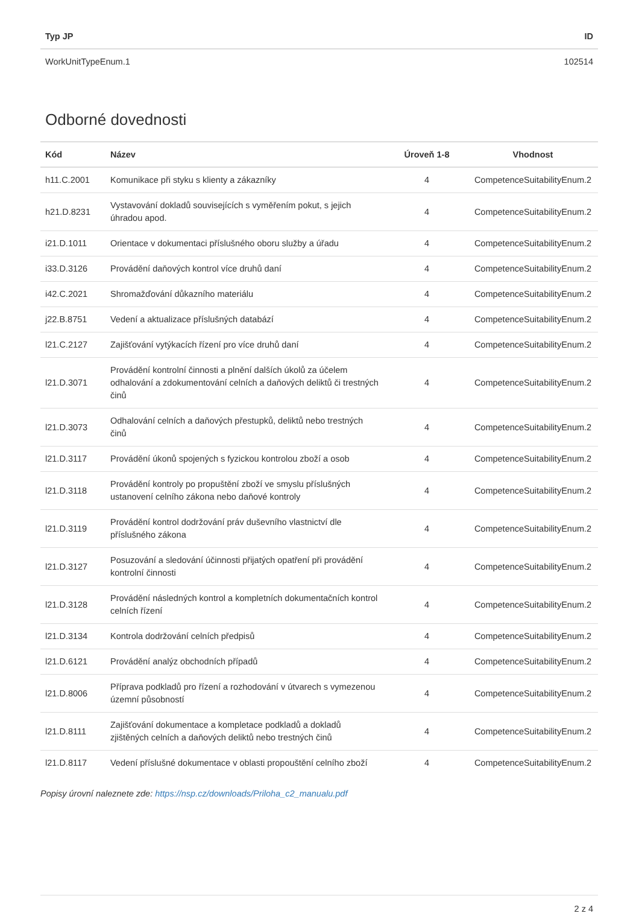| Typ JP | ID |
| --- | --- |
| WorkUnitTypeEnum.1 | 102514 |
Odborné dovednosti
| Kód | Název | Úroveň 1-8 | Vhodnost |
| --- | --- | --- | --- |
| h11.C.2001 | Komunikace při styku s klienty a zákazníky | 4 | CompetenceSuitabilityEnum.2 |
| h21.D.8231 | Vystavování dokladů souvisejících s vyměřením pokut, s jejich úhradou apod. | 4 | CompetenceSuitabilityEnum.2 |
| i21.D.1011 | Orientace v dokumentaci příslušného oboru služby a úřadu | 4 | CompetenceSuitabilityEnum.2 |
| i33.D.3126 | Provádění daňových kontrol více druhů daní | 4 | CompetenceSuitabilityEnum.2 |
| i42.C.2021 | Shromažďování důkazního materiálu | 4 | CompetenceSuitabilityEnum.2 |
| j22.B.8751 | Vedení a aktualizace příslušných databází | 4 | CompetenceSuitabilityEnum.2 |
| l21.C.2127 | Zajišťování vytýkacích řízení pro více druhů daní | 4 | CompetenceSuitabilityEnum.2 |
| l21.D.3071 | Provádění kontrolní činnosti a plnění dalších úkolů za účelem odhalování a zdokumentování celních a daňových deliktů či trestných činů | 4 | CompetenceSuitabilityEnum.2 |
| l21.D.3073 | Odhalování celních a daňových přestupků, deliktů nebo trestných činů | 4 | CompetenceSuitabilityEnum.2 |
| l21.D.3117 | Provádění úkonů spojených s fyzickou kontrolou zboží a osob | 4 | CompetenceSuitabilityEnum.2 |
| l21.D.3118 | Provádění kontroly po propuštění zboží ve smyslu příslušných ustanovení celního zákona nebo daňové kontroly | 4 | CompetenceSuitabilityEnum.2 |
| l21.D.3119 | Provádění kontrol dodržování práv duševního vlastnictví dle příslušného zákona | 4 | CompetenceSuitabilityEnum.2 |
| l21.D.3127 | Posuzování a sledování účinnosti přijatých opatření při provádění kontrolní činnosti | 4 | CompetenceSuitabilityEnum.2 |
| l21.D.3128 | Provádění následných kontrol a kompletních dokumentačních kontrol celních řízení | 4 | CompetenceSuitabilityEnum.2 |
| l21.D.3134 | Kontrola dodržování celních předpisů | 4 | CompetenceSuitabilityEnum.2 |
| l21.D.6121 | Provádění analýz obchodních případů | 4 | CompetenceSuitabilityEnum.2 |
| l21.D.8006 | Příprava podkladů pro řízení a rozhodování v útvarech s vymezenou územní působností | 4 | CompetenceSuitabilityEnum.2 |
| l21.D.8111 | Zajišťování dokumentace a kompletace podkladů a dokladů zjištěných celních a daňových deliktů nebo trestných činů | 4 | CompetenceSuitabilityEnum.2 |
| l21.D.8117 | Vedení příslušné dokumentace v oblasti propouštění celního zboží | 4 | CompetenceSuitabilityEnum.2 |
Popisy úrovní naleznete zde: https://nsp.cz/downloads/Priloha_c2_manualu.pdf
2 z 4